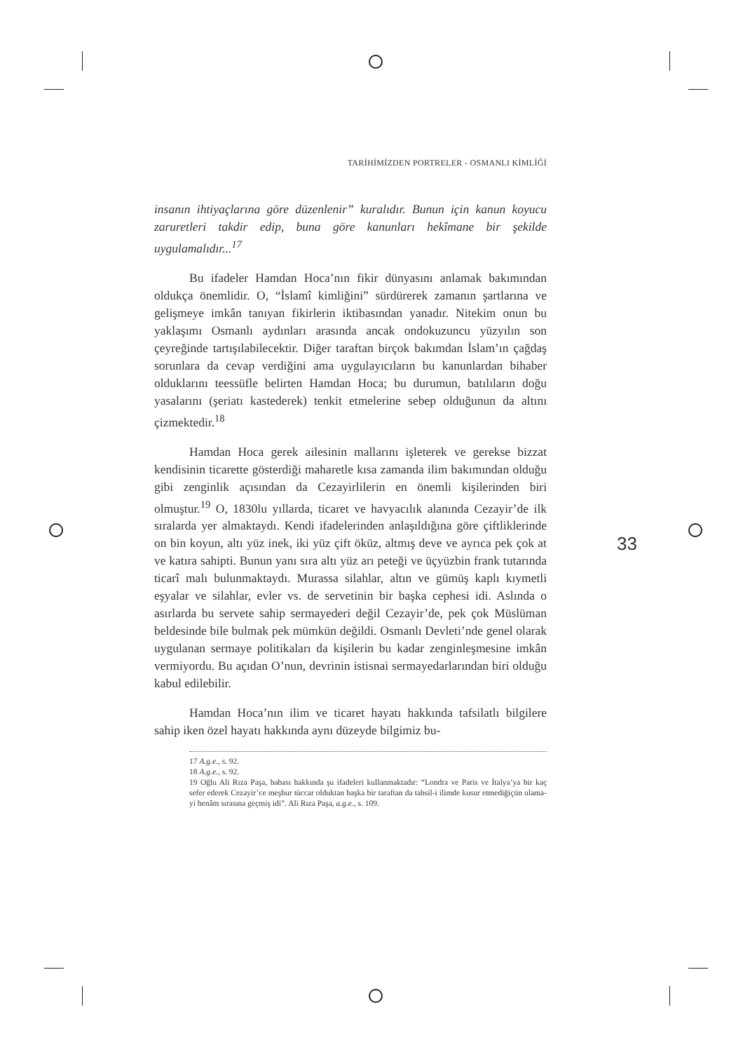33
TARİHİMİZDEN PORTRELER - OSMANLI KİMLİĞİ
insanın ihtiyaçlarına göre düzenlenir” kuralıdır. Bunun için kanun koyucu zaruretleri takdir edip, buna göre kanunları hekîmane bir şekilde uygulamalıdır...<sup>17</sup>
Bu ifadeler Hamdan Hoca’nın fikir dünyasını anlamak bakımından oldukça önemlidir. O, “İslamî kimliğini” sürdürerek zamanın şartlarına ve gelişmeye imkân tanıyan fikirlerin iktibasından yanadır. Nitekim onun bu yaklaşımı Osmanlı aydınları arasında ancak ondokuzuncu yüzyılın son çeyreğinde tartışılabilecektir. Diğer taraftan birçok bakımdan İslam’ın çağdaş sorunlara da cevap verdiğini ama uygulayıcıların bu kanunlardan bihaber olduklarını teessüfle belirten Hamdan Hoca; bu durumun, batılıların doğu yasalarını (şeriatı kastederek) tenkit etmelerine sebep olduğunun da altını çizmektedir.<sup>18</sup>
Hamdan Hoca gerek ailesinin mallarını işleterek ve gerekse bizzat kendisinin ticarette gösterdiği maharetle kısa zamanda ilim bakımından olduğu gibi zenginlik açısından da Cezayirlilerin en önemli kişilerinden biri olmuştur.<sup>19</sup> O, 1830lu yıllarda, ticaret ve havyacılık alanında Cezayir’de ilk sıralarda yer almaktaydı. Kendi ifadelerinden anlaşıldığına göre çiftliklerinde on bin koyun, altı yüz inek, iki yüz çift öküz, altmış deve ve ayrıca pek çok at ve katıra sahipti. Bunun yanı sıra altı yüz arı peteği ve üçyüzbin frank tutarında ticarî malı bulunmaktaydı. Murassa silahlar, altın ve gümüş kaplı kıymetli eşyalar ve silahlar, evler vs. de servetinin bir başka cephesi idi. Aslında o asırlarda bu servete sahip sermayederi değil Cezayir’de, pek çok Müslüman beldesinde bile bulmak pek mümkün değildi. Osmanlı Devleti’nde genel olarak uygulanan sermaye politikaları da kişilerin bu kadar zenginleşmesine imkân vermiyordu. Bu açıdan O’nun, devrinin istisnai sermayedarlarından biri olduğu kabul edilebilir.
Hamdan Hoca’nın ilim ve ticaret hayatı hakkında tafsilatlı bilgilere sahip iken özel hayatı hakkında aynı düzeyde bilgimiz bu-
17 A.g.e., s. 92.
18 A.g.e., s. 92.
19 Oğlu Ali Rıza Paşa, babası hakkında şu ifadeleri kullanmaktadır: “Londra ve Paris ve İtalya’ya bir kaç sefer ederek Cezayir’ce meşhur tüccar olduktan başka bir taraftan da tahsil-i ilimde kusur etmediğiçün ulama-yi benâm sırasına geçmiş idi”. Ali Rıza Paşa, a.g.e., s. 109.